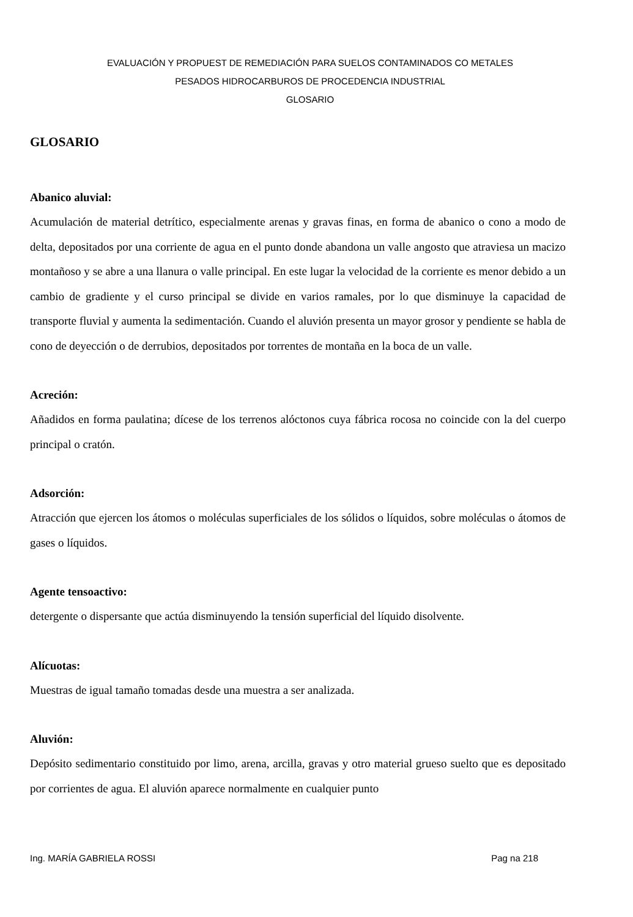EVALUACIÓN Y PROPUEST DE REMEDIACIÓN PARA SUELOS CONTAMINADOS CO METALES
PESADOS HIDROCARBUROS DE PROCEDENCIA INDUSTRIAL
GLOSARIO
GLOSARIO
Abanico aluvial:
Acumulación de material detrítico, especialmente arenas y gravas finas, en forma de abanico o cono a modo de delta, depositados por una corriente de agua en el punto donde abandona un valle angosto que atraviesa un macizo montañoso y se abre a una llanura o valle principal. En este lugar la velocidad de la corriente es menor debido a un cambio de gradiente y el curso principal se divide en varios ramales, por lo que disminuye la capacidad de transporte fluvial y aumenta la sedimentación. Cuando el aluvión presenta un mayor grosor y pendiente se habla de cono de deyección o de derrubios, depositados por torrentes de montaña en la boca de un valle.
Acreción:
Añadidos en forma paulatina; dícese de los terrenos alóctonos cuya fábrica rocosa no coincide con la del cuerpo principal o cratón.
Adsorción:
Atracción que ejercen los átomos o moléculas superficiales de los sólidos o líquidos, sobre moléculas o átomos de gases o líquidos.
Agente tensoactivo:
detergente o dispersante que actúa disminuyendo la tensión superficial del líquido disolvente.
Alícuotas:
Muestras de igual tamaño tomadas desde una muestra a ser analizada.
Aluvión:
Depósito sedimentario constituido por limo, arena, arcilla, gravas y otro material grueso suelto que es depositado por corrientes de agua. El aluvión aparece normalmente en cualquier punto
Ing. MARÍA GABRIELA ROSSI Pag na 218